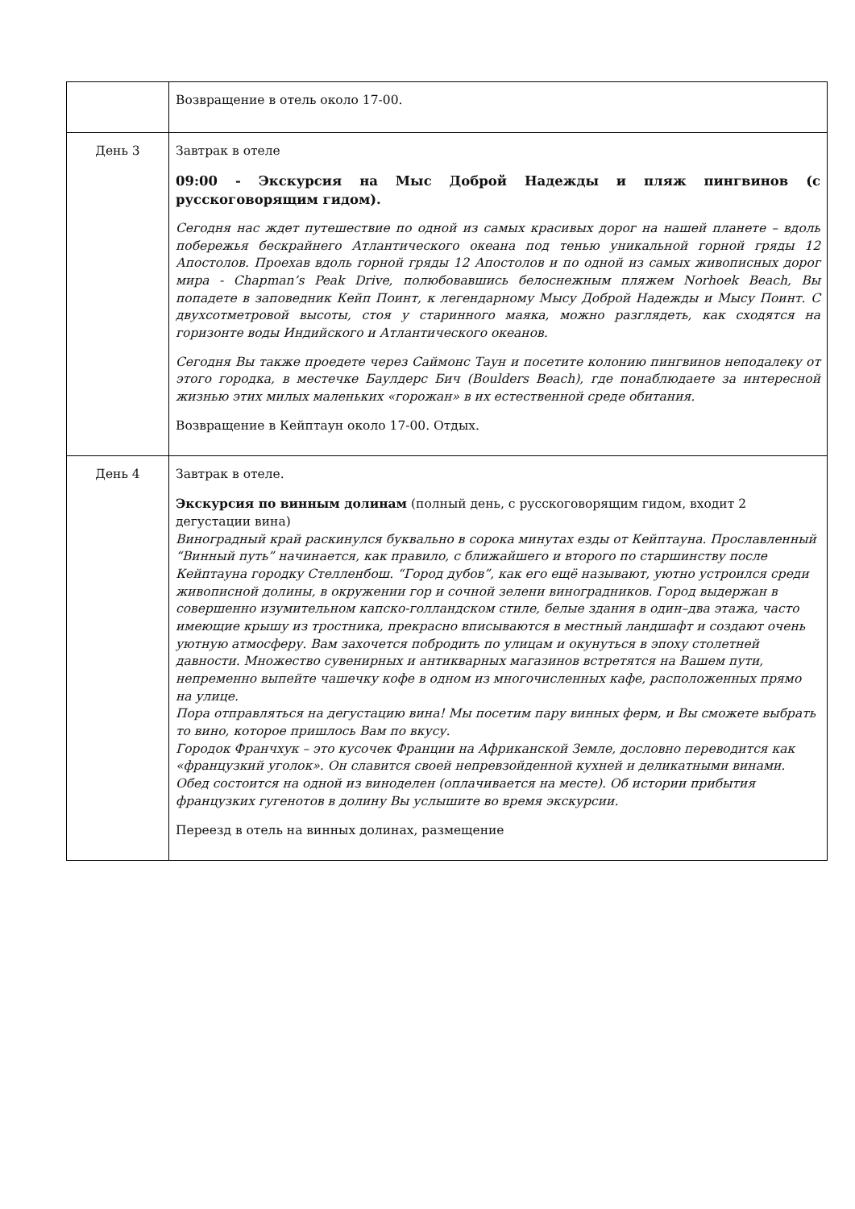| | Возвращение в отель около 17-00. |
| День 3 | Завтрак в отеле 09:00 - Экскурсия на Мыс Доброй Надежды и пляж пингвинов (с русскоговорящим гидом). Сегодня нас ждет путешествие по одной из самых красивых дорог на нашей планете – вдоль побережья бескрайнего Атлантического океана под тенью уникальной горной гряды 12 Апостолов. Проехав вдоль горной гряды 12 Апостолов и по одной из самых живописных дорог мира - Chapman’s Peak Drive, полюбовавшись белоснежным пляжем Norhoek Beach, Вы попадете в заповедник Кейп Поинт, к легендарному Мысу Доброй Надежды и Мысу Поинт. С двухсотметровой высоты, стоя у старинного маяка, можно разглядеть, как сходятся на горизонте воды Индийского и Атлантического океанов. Сегодня Вы также проедете через Саймонс Таун и посетите колонию пингвинов неподалеку от этого городка, в местечке Баулдерс Бич (Boulders Beach), где понаблюдаете за интересной жизнью этих милых маленьких «горожан» в их естественной среде обитания. Возвращение в Кейптаун около 17-00. Отдых. |
| День 4 | Завтрак в отеле. Экскурсия по винным долинам (полный день, с русскоговорящим гидом, входит 2 дегустации вина) Виноградный край раскинулся буквально в сорока минутах езды от Кейптауна. Прославленный “Винный путь” начинается, как правило, с ближайшего и второго по старшинству после Кейптауна городку Стелленбош. “Город дубов”, как его ещё называют, уютно устроился среди живописной долины, в окружении гор и сочной зелени виноградников. Город выдержан в совершенно изумительном капско-голландском стиле, белые здания в один–два этажа, часто имеющие крышу из тростника, прекрасно вписываются в местный ландшафт и создают очень уютную атмосферу. Вам захочется побродить по улицам и окунуться в эпоху столетней давности. Множество сувенирных и антикварных магазинов встретятся на Вашем пути, непременно выпейте чашечку кофе в одном из многочисленных кафе, расположенных прямо на улице. Пора отправляться на дегустацию вина! Мы посетим пару винных ферм, и Вы сможете выбрать то вино, которое пришлось Вам по вкусу. Городок Франчхук – это кусочек Франции на Африканской Земле, дословно переводится как «французкий уголок». Он славится своей непревзойденной кухней и деликатными винами. Обед состоится на одной из виноделен (оплачивается на месте). Об истории прибытия французких гугенотов в долину Вы услышите во время экскурсии. Переезд в отель на винных долинах, размещение |